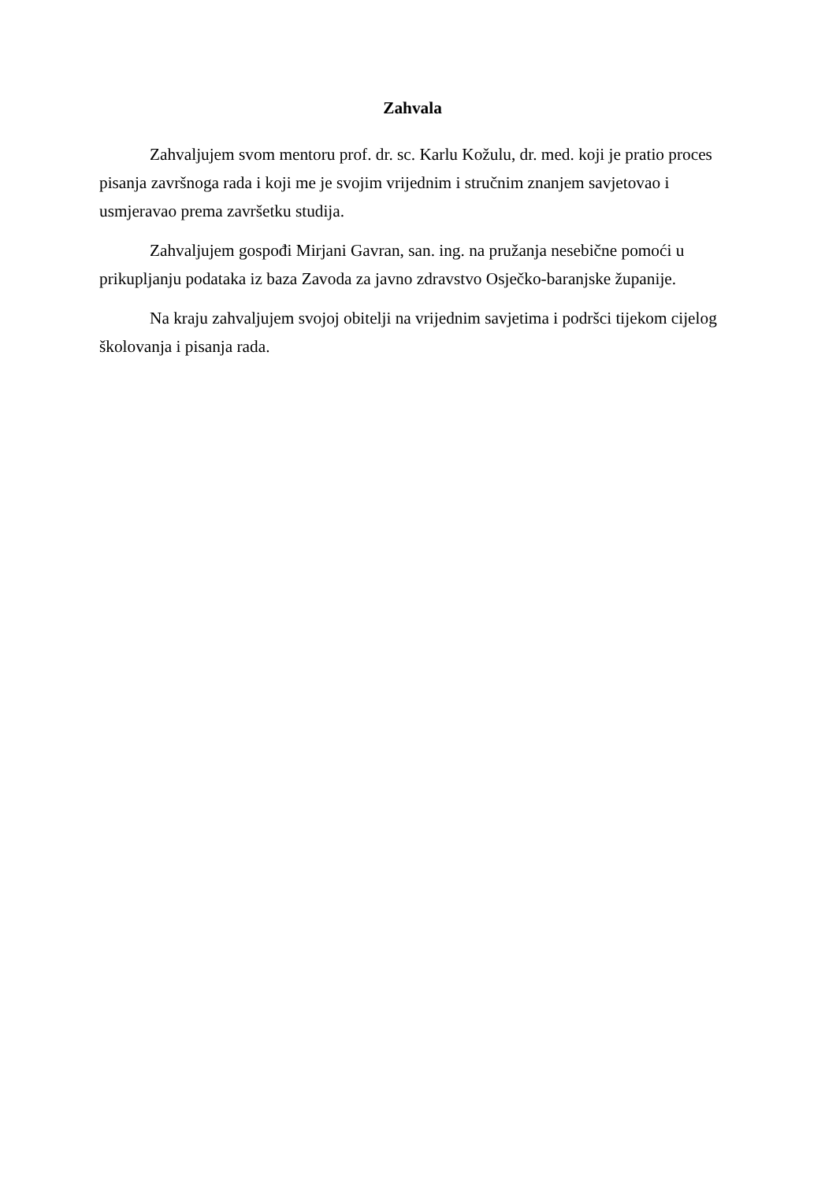Zahvala
Zahvaljujem svom mentoru prof. dr. sc. Karlu Kožulu, dr. med. koji je pratio proces pisanja završnoga rada i koji me je svojim vrijednim i stručnim znanjem savjetovao i usmjeravao prema završetku studija.
Zahvaljujem gospođi Mirjani Gavran, san. ing. na pružanja nesebične pomoći u prikupljanju podataka iz baza Zavoda za javno zdravstvo Osječko-baranjske županije.
Na kraju zahvaljujem svojoj obitelji na vrijednim savjetima i podršci tijekom cijelog školovanja i pisanja rada.